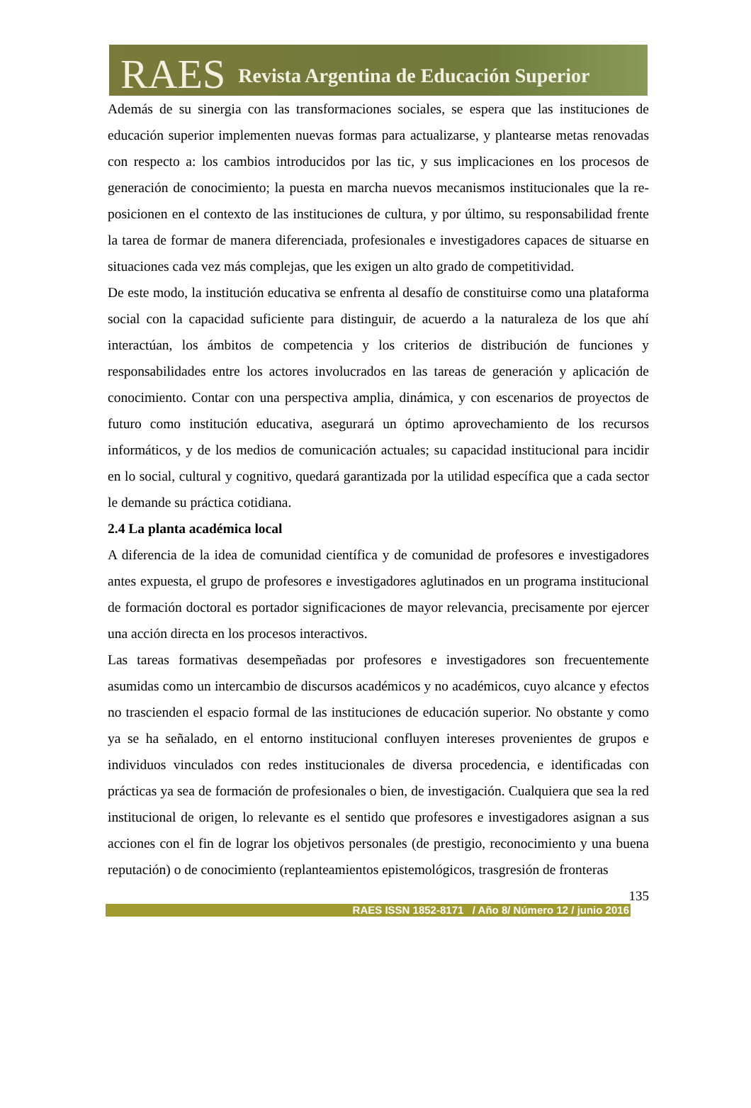RAES Revista Argentina de Educación Superior
Además de su sinergia con las transformaciones sociales, se espera que las instituciones de educación superior implementen nuevas formas para actualizarse, y plantearse metas renovadas con respecto a: los cambios introducidos por las tic, y sus implicaciones en los procesos de generación de conocimiento; la puesta en marcha nuevos mecanismos institucionales que la re-posicionen en el contexto de las instituciones de cultura, y por último, su responsabilidad frente la tarea de formar de manera diferenciada, profesionales e investigadores capaces de situarse en situaciones cada vez más complejas, que les exigen un alto grado de competitividad.
De este modo, la institución educativa se enfrenta al desafío de constituirse como una plataforma social con la capacidad suficiente para distinguir, de acuerdo a la naturaleza de los que ahí interactúan, los ámbitos de competencia y los criterios de distribución de funciones y responsabilidades entre los actores involucrados en las tareas de generación y aplicación de conocimiento. Contar con una perspectiva amplia, dinámica, y con escenarios de proyectos de futuro como institución educativa, asegurará un óptimo aprovechamiento de los recursos informáticos, y de los medios de comunicación actuales; su capacidad institucional para incidir en lo social, cultural y cognitivo, quedará garantizada por la utilidad específica que a cada sector le demande su práctica cotidiana.
2.4 La planta académica local
A diferencia de la idea de comunidad científica y de comunidad de profesores e investigadores antes expuesta, el grupo de profesores e investigadores aglutinados en un programa institucional de formación doctoral es portador significaciones de mayor relevancia, precisamente por ejercer una acción directa en los procesos interactivos.
Las tareas formativas desempeñadas por profesores e investigadores son frecuentemente asumidas como un intercambio de discursos académicos y no académicos, cuyo alcance y efectos no trascienden el espacio formal de las instituciones de educación superior. No obstante y como ya se ha señalado, en el entorno institucional confluyen intereses provenientes de grupos e individuos vinculados con redes institucionales de diversa procedencia, e identificadas con prácticas ya sea de formación de profesionales o bien, de investigación. Cualquiera que sea la red institucional de origen, lo relevante es el sentido que profesores e investigadores asignan a sus acciones con el fin de lograr los objetivos personales (de prestigio, reconocimiento y una buena reputación) o de conocimiento (replanteamientos epistemológicos, trasgresión de fronteras
135
RAES ISSN 1852-8171 / Año 8/ Número 12 / junio 2016